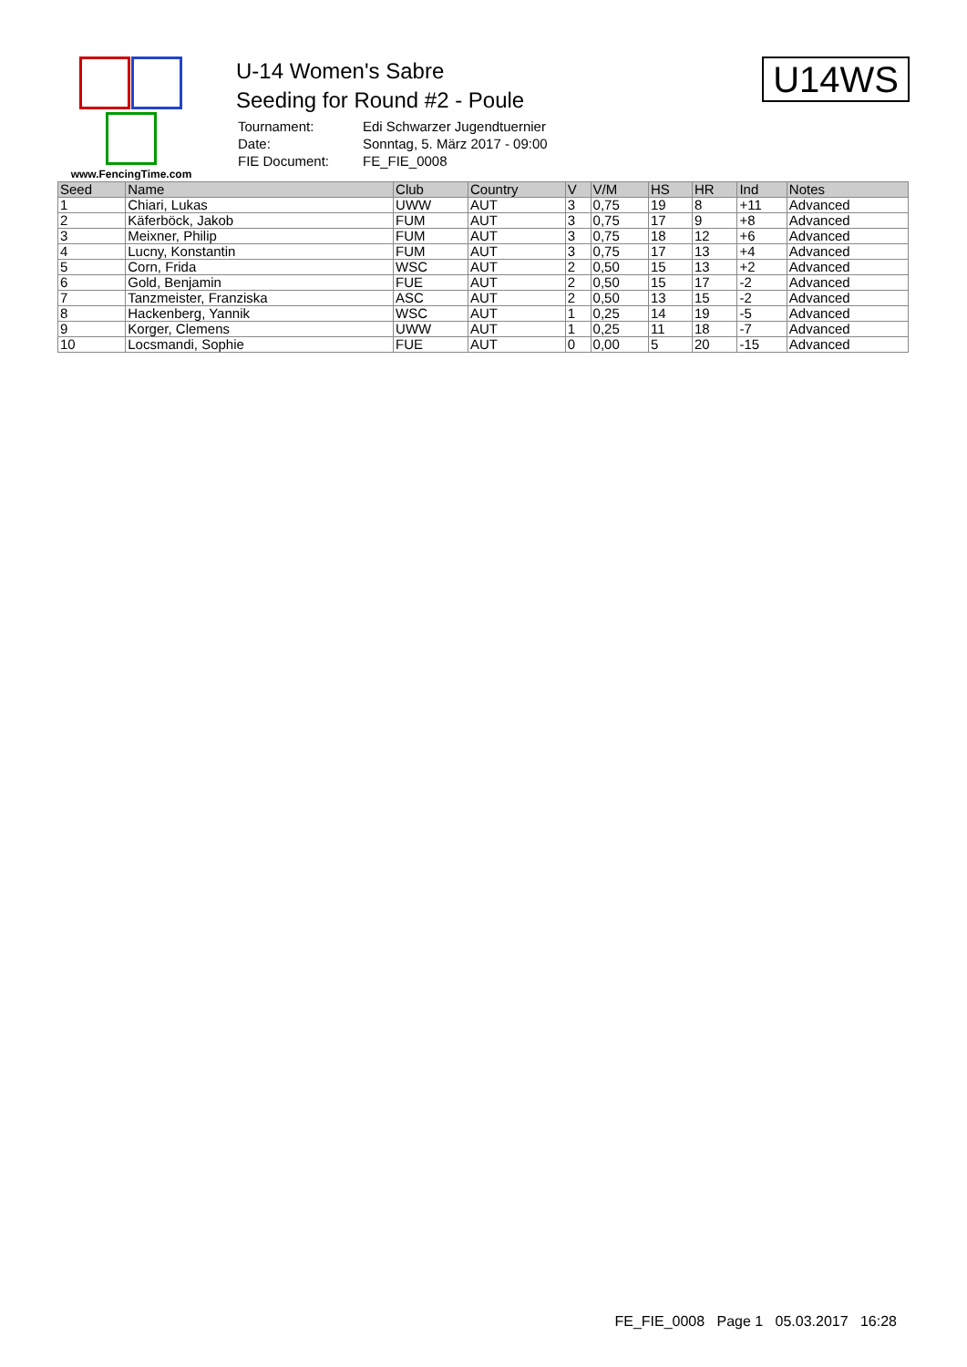www.FencingTime.com
U-14 Women's Sabre
Seeding for Round #2 - Poule
| Tournament: | Edi Schwarzer Jugendtuernier |
| Date: | Sonntag, 5. März 2017 - 09:00 |
| FIE Document: | FE_FIE_0008 |
U14WS
| Seed | Name | Club | Country | V | V/M | HS | HR | Ind | Notes |
| --- | --- | --- | --- | --- | --- | --- | --- | --- | --- |
| 1 | Chiari, Lukas | UWW | AUT | 3 | 0,75 | 19 | 8 | +11 | Advanced |
| 2 | Käferböck, Jakob | FUM | AUT | 3 | 0,75 | 17 | 9 | +8 | Advanced |
| 3 | Meixner, Philip | FUM | AUT | 3 | 0,75 | 18 | 12 | +6 | Advanced |
| 4 | Lucny, Konstantin | FUM | AUT | 3 | 0,75 | 17 | 13 | +4 | Advanced |
| 5 | Corn, Frida | WSC | AUT | 2 | 0,50 | 15 | 13 | +2 | Advanced |
| 6 | Gold, Benjamin | FUE | AUT | 2 | 0,50 | 15 | 17 | -2 | Advanced |
| 7 | Tanzmeister, Franziska | ASC | AUT | 2 | 0,50 | 13 | 15 | -2 | Advanced |
| 8 | Hackenberg, Yannik | WSC | AUT | 1 | 0,25 | 14 | 19 | -5 | Advanced |
| 9 | Korger, Clemens | UWW | AUT | 1 | 0,25 | 11 | 18 | -7 | Advanced |
| 10 | Locsmandi, Sophie | FUE | AUT | 0 | 0,00 | 5 | 20 | -15 | Advanced |
FE_FIE_0008 Page 1 05.03.2017 16:28